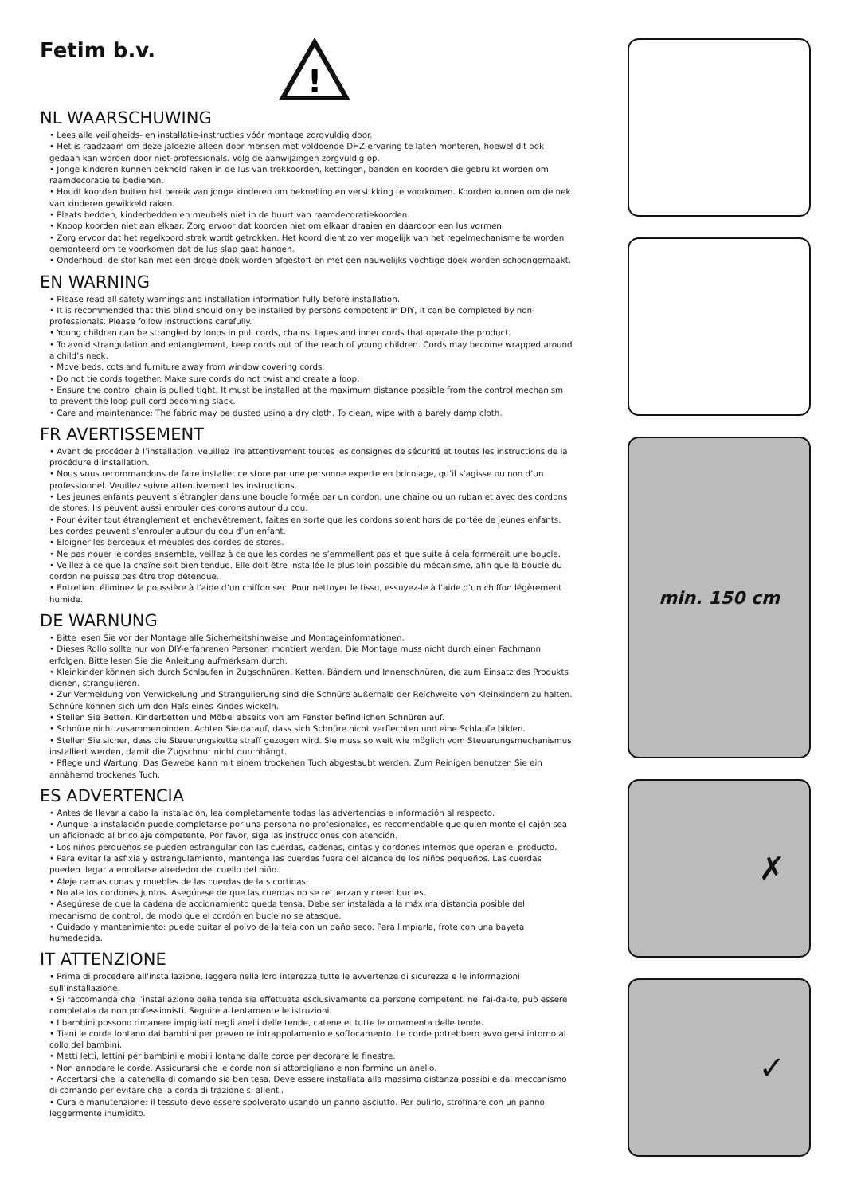Fetim b.v.
!
NL WAARSCHUWING
• Lees alle veiligheids- en installatie-instructies vóór montage zorgvuldig door.
• Het is raadzaam om deze jaloezie alleen door mensen met voldoende DHZ-ervaring te laten monteren, hoewel dit ook gedaan kan worden door niet-professionals. Volg de aanwijzingen zorgvuldig op.
• Jonge kinderen kunnen bekneld raken in de lus van trekkoorden, kettingen, banden en koorden die gebruikt worden om raamdecoratie te bedienen.
• Houdt koorden buiten het bereik van jonge kinderen om beknelling en verstikking te voorkomen. Koorden kunnen om de nek van kinderen gewikkeld raken.
• Plaats bedden, kinderbedden en meubels niet in de buurt van raamdecoratiekoorden.
• Knoop koorden niet aan elkaar. Zorg ervoor dat koorden niet om elkaar draaien en daardoor een lus vormen.
• Zorg ervoor dat het regelkoord strak wordt getrokken. Het koord dient zo ver mogelijk van het regelmechanisme te worden gemonteerd om te voorkomen dat de lus slap gaat hangen.
• Onderhoud: de stof kan met een droge doek worden afgestoft en met een nauwelijks vochtige doek worden schoongemaakt.
EN WARNING
• Please read all safety warnings and installation information fully before installation.
• It is recommended that this blind should only be installed by persons competent in DIY, it can be completed by non-professionals. Please follow instructions carefully.
• Young children can be strangled by loops in pull cords, chains, tapes and inner cords that operate the product.
• To avoid strangulation and entanglement, keep cords out of the reach of young children. Cords may become wrapped around a child’s neck.
• Move beds, cots and furniture away from window covering cords.
• Do not tie cords together. Make sure cords do not twist and create a loop.
• Ensure the control chain is pulled tight. It must be installed at the maximum distance possible from the control mechanism to prevent the loop pull cord becoming slack.
• Care and maintenance: The fabric may be dusted using a dry cloth. To clean, wipe with a barely damp cloth.
FR AVERTISSEMENT
• Avant de procéder à l’installation, veuillez lire attentivement toutes les consignes de sécurité et toutes les instructions de la procédure d’installation.
• Nous vous recommandons de faire installer ce store par une personne experte en bricolage, qu’il s’agisse ou non d’un professionnel. Veuillez suivre attentivement les instructions.
• Les jeunes enfants peuvent s’étrangler dans une boucle formée par un cordon, une chaine ou un ruban et avec des cordons de stores. Ils peuvent aussi enrouler des corons autour du cou.
• Pour éviter tout étranglement et enchevêtrement, faites en sorte que les cordons solent hors de portée de jeunes enfants. Les cordes peuvent s’enrouler autour du cou d’un enfant.
• Eloigner les berceaux et meubles des cordes de stores.
• Ne pas nouer le cordes ensemble, veillez à ce que les cordes ne s’emmellent pas et que suite à cela formerait une boucle.
• Veillez à ce que la chaîne soit bien tendue. Elle doit être installée le plus loin possible du mécanisme, afin que la boucle du cordon ne puisse pas être trop détendue.
• Entretien: éliminez la poussière à l’aide d’un chiffon sec. Pour nettoyer le tissu, essuyez-le à l’aide d’un chiffon légèrement humide.
DE WARNUNG
• Bitte lesen Sie vor der Montage alle Sicherheitshinweise und Montageinformationen.
• Dieses Rollo sollte nur von DIY-erfahrenen Personen montiert werden. Die Montage muss nicht durch einen Fachmann erfolgen. Bitte lesen Sie die Anleitung aufmerksam durch.
• Kleinkinder können sich durch Schlaufen in Zugschnüren, Ketten, Bändern und Innenschnüren, die zum Einsatz des Produkts dienen, strangulieren.
• Zur Vermeidung von Verwickelung und Strangulierung sind die Schnüre außerhalb der Reichweite von Kleinkindern zu halten. Schnüre können sich um den Hals eines Kindes wickeln.
• Stellen Sie Betten. Kinderbetten und Möbel abseits von am Fenster befindlichen Schnüren auf.
• Schnüre nicht zusammenbinden. Achten Sie darauf, dass sich Schnüre nicht verflechten und eine Schlaufe bilden.
• Stellen Sie sicher, dass die Steuerungskette straff gezogen wird. Sie muss so weit wie möglich vom Steuerungsmechanismus installiert werden, damit die Zugschnur nicht durchhängt.
• Pflege und Wartung: Das Gewebe kann mit einem trockenen Tuch abgestaubt werden. Zum Reinigen benutzen Sie ein annähernd trockenes Tuch.
ES ADVERTENCIA
• Antes de llevar a cabo la instalación, lea completamente todas las advertencias e información al respecto.
• Aunque la instalación puede completarse por una persona no profesionales, es recomendable que quien monte el cajón sea un aficionado al bricolaje competente. Por favor, siga las instrucciones con atención.
• Los niños perqueños se pueden estrangular con las cuerdas, cadenas, cintas y cordones internos que operan el producto.
• Para evitar la asfixia y estrangulamiento, mantenga las cuerdes fuera del alcance de los niños pequeños. Las cuerdas pueden llegar a enrollarse alrededor del cuello del niño.
• Aleje camas cunas y muebles de las cuerdas de la s cortinas.
• No ate los cordones juntos. Asegúrese de que las cuerdas no se retuerzan y creen bucles.
• Asegúrese de que la cadena de accionamiento queda tensa. Debe ser instalada a la máxima distancia posible del mecanismo de control, de modo que el cordón en bucle no se atasque.
• Cuidado y mantenimiento: puede quitar el polvo de la tela con un paño seco. Para limpiarla, frote con una bayeta humedecida.
IT ATTENZIONE
• Prima di procedere all'installazione, leggere nella loro interezza tutte le avvertenze di sicurezza e le informazioni sull’installazione.
• Si raccomanda che l’installazione della tenda sia effettuata esclusivamente da persone competenti nel fai-da-te, può essere completata da non professionisti. Seguire attentamente le istruzioni.
• I bambini possono rimanere impigliati negli anelli delle tende, catene et tutte le ornamenta delle tende.
• Tieni le corde lontano dai bambini per prevenire intrappolamento e soffocamento. Le corde potrebbero avvolgersi intorno al collo del bambini.
• Metti letti, lettini per bambini e mobili lontano dalle corde per decorare le finestre.
• Non annodare le corde. Assicurarsi che le corde non si attorcigliano e non formino un anello.
• Accertarsi che la catenella di comando sia ben tesa. Deve essere installata alla massima distanza possibile dal meccanismo di comando per evitare che la corda di trazione si allenti.
• Cura e manutenzione: il tessuto deve essere spolverato usando un panno asciutto. Per pulirlo, strofinare con un panno leggermente inumidito.
min. 150 cm
✗
✓